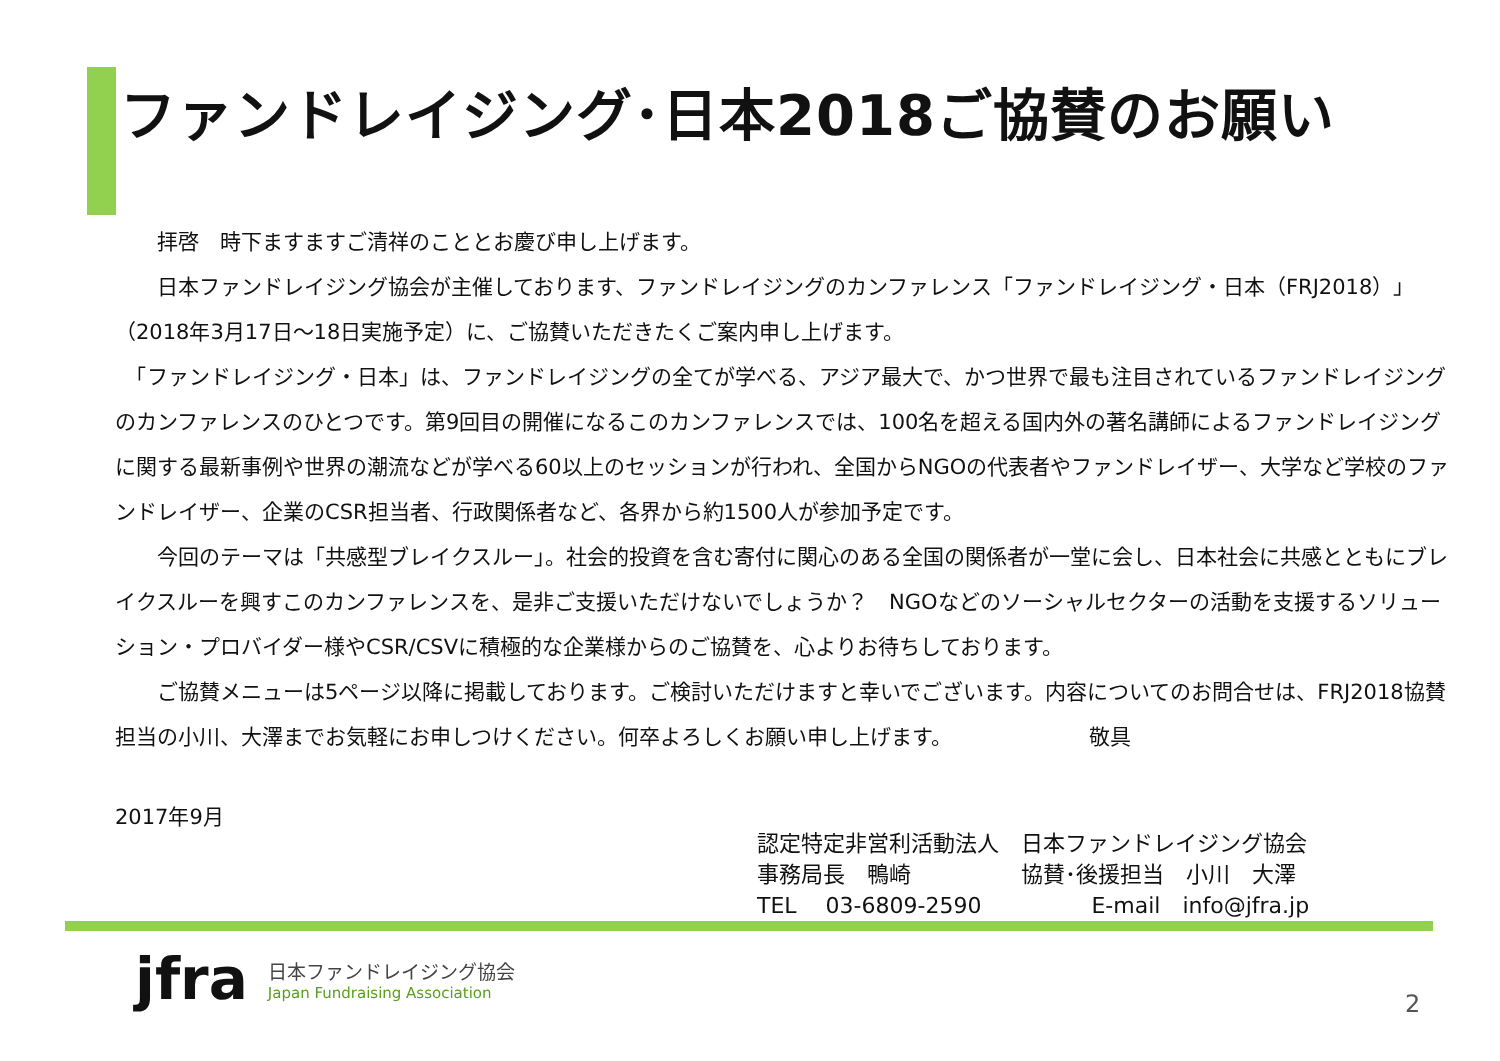ファンドレイジング･日本2018ご協賛のお願い
　　拝啓　時下ますますご清祥のこととお慶び申し上げます。
　　日本ファンドレイジング協会が主催しております、ファンドレイジングのカンファレンス「ファンドレイジング・日本（FRJ2018）」（2018年3月17日～18日実施予定）に、ご協賛いただきたくご案内申し上げます。
　「ファンドレイジング・日本」は、ファンドレイジングの全てが学べる、アジア最大で、かつ世界で最も注目されているファンドレイジングのカンファレンスのひとつです。第9回目の開催になるこのカンファレンスでは、100名を超える国内外の著名講師によるファンドレイジングに関する最新事例や世界の潮流などが学べる60以上のセッションが行われ、全国からNGOの代表者やファンドレイザー、大学など学校のファンドレイザー、企業のCSR担当者、行政関係者など、各界から約1500人が参加予定です。
　　今回のテーマは「共感型ブレイクスルー」。社会的投資を含む寄付に関心のある全国の関係者が一堂に会し、日本社会に共感とともにブレイクスルーを興すこのカンファレンスを、是非ご支援いただけないでしょうか？　NGOなどのソーシャルセクターの活動を支援するソリューション・プロバイダー様やCSR/CSVに積極的な企業様からのご協賛を、心よりお待ちしております。
　　ご協賛メニューは5ページ以降に掲載しております。ご検討いただけますと幸いでございます。内容についてのお問合せは、FRJ2018協賛担当の小川、大澤までお気軽にお申しつけください。何卒よろしくお願い申し上げます。　　　　　　　敬具
2017年9月
認定特定非営利活動法人　日本ファンドレイジング協会
事務局長　鴨崎　　　　　協賛･後援担当　小川　大澤
TEL　 03-6809-2590　　　　　E-mail　info@jfra.jp
jfra
日本ファンドレイジング協会
Japan Fundraising Association
2